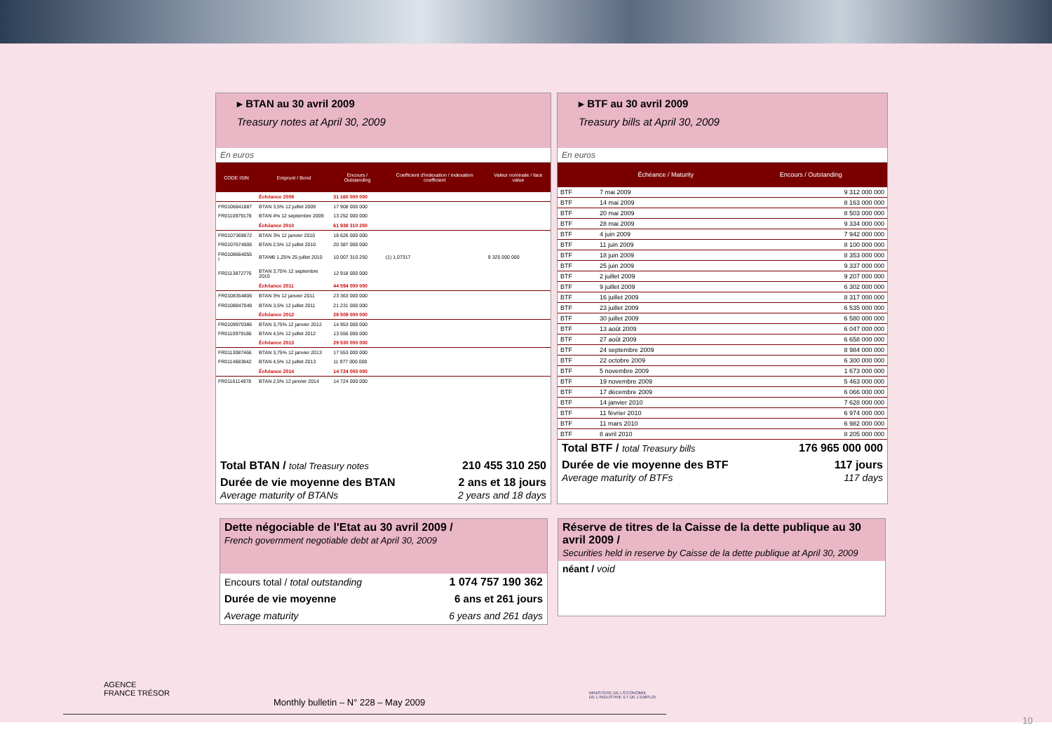▸ BTAN au 30 avril 2009
Treasury notes at April 30, 2009
En euros
| CODE ISIN | Emprunt / Bond | Encours / Outstanding | Coefficient d'indexation / indexation coefficient | Valeur nominale / face value |
| --- | --- | --- | --- | --- |
| | Échéance 2009 | 31 160 000 000 | | |
| FR0106841887 | BTAN 3,5% 12 juillet 2009 | 17 908 000 000 | | |
| FR0110979178 | BTAN 4% 12 septembre 2009 | 13 252 000 000 | | |
| | Échéance 2010 | 61 938 310 250 | | |
| FR0107369672 | BTAN 3% 12 janvier 2010 | 18 626 000 000 | | |
| FR0107674006 | BTAN 2,5% 12 juillet 2010 | 20 387 000 000 | | |
| FR0108664055 I | BTAN€i 1,25% 25 juillet 2010 | 10 007 310 250 | (1) 1,07317 | 9 325 000 000 |
| FR0113872776 | BTAN 3,75% 12 septembre 2010 | 12 918 000 000 | | |
| | Échéance 2011 | 44 594 000 000 | | |
| FR0108354806 | BTAN 3% 12 janvier 2011 | 23 363 000 000 | | |
| FR0108847049 | BTAN 3,5% 12 juillet 2011 | 21 231 000 000 | | |
| | Échéance 2012 | 28 509 000 000 | | |
| FR0109970386 | BTAN 3,75% 12 janvier 2012 | 14 953 000 000 | | |
| FR0110979186 | BTAN 4,5% 12 juillet 2012 | 13 556 000 000 | | |
| | Échéance 2013 | 29 530 000 000 | | |
| FR0113087466 | BTAN 3,75% 12 janvier 2013 | 17 553 000 000 | | |
| FR0114683842 | BTAN 4,5% 12 juillet 2013 | 11 977 000 000 | | |
| | Échéance 2014 | 14 724 000 000 | | |
| FR0116114978 | BTAN 2,5% 12 janvier 2014 | 14 724 000 000 | | |
| Total BTAN / total Treasury notes | 210 455 310 250 |
| Durée de vie moyenne des BTAN Average maturity of BTANs | 2 ans et 18 jours 2 years and 18 days |
▸ BTF au 30 avril 2009
Treasury bills at April 30, 2009
En euros
| | Échéance / Maturity | Encours / Outstanding |
| --- | --- | --- |
| BTF | 7 mai 2009 | 9 312 000 000 |
| BTF | 14 mai 2009 | 8 163 000 000 |
| BTF | 20 mai 2009 | 8 503 000 000 |
| BTF | 28 mai 2009 | 9 334 000 000 |
| BTF | 4 juin 2009 | 7 942 000 000 |
| BTF | 11 juin 2009 | 8 100 000 000 |
| BTF | 18 juin 2009 | 8 353 000 000 |
| BTF | 25 juin 2009 | 9 337 000 000 |
| BTF | 2 juillet 2009 | 9 207 000 000 |
| BTF | 9 juillet 2009 | 6 302 000 000 |
| BTF | 16 juillet 2009 | 8 317 000 000 |
| BTF | 23 juillet 2009 | 6 535 000 000 |
| BTF | 30 juillet 2009 | 6 580 000 000 |
| BTF | 13 août 2009 | 6 047 000 000 |
| BTF | 27 août 2009 | 6 658 000 000 |
| BTF | 24 septembre 2009 | 8 984 000 000 |
| BTF | 22 octobre 2009 | 6 300 000 000 |
| BTF | 5 novembre 2009 | 1 673 000 000 |
| BTF | 19 novembre 2009 | 5 463 000 000 |
| BTF | 17 décembre 2009 | 6 066 000 000 |
| BTF | 14 janvier 2010 | 7 628 000 000 |
| BTF | 11 février 2010 | 6 974 000 000 |
| BTF | 11 mars 2010 | 6 982 000 000 |
| BTF | 8 avril 2010 | 8 205 000 000 |
| Total BTF / total Treasury bills | 176 965 000 000 |
| Durée de vie moyenne des BTF Average maturity of BTFs | 117 jours 117 days |
Dette négociable de l'Etat au 30 avril 2009 /
French government negotiable debt at April 30, 2009
| Encours total / total outstanding | 1 074 757 190 362 |
| Durée de vie moyenne | 6 ans et 261 jours |
| Average maturity | 6 years and 261 days |
Réserve de titres de la Caisse de la dette publique au 30 avril 2009 /
Securities held in reserve by Caisse de la dette publique at April 30, 2009
néant / void
AGENCE
FRANCE TRÉSOR
Monthly bulletin – N° 228 – May 2009
MINISTÈRE DE L'ÉCONOMIE
DE L'INDUSTRIE ET DE L'EMPLOI
10